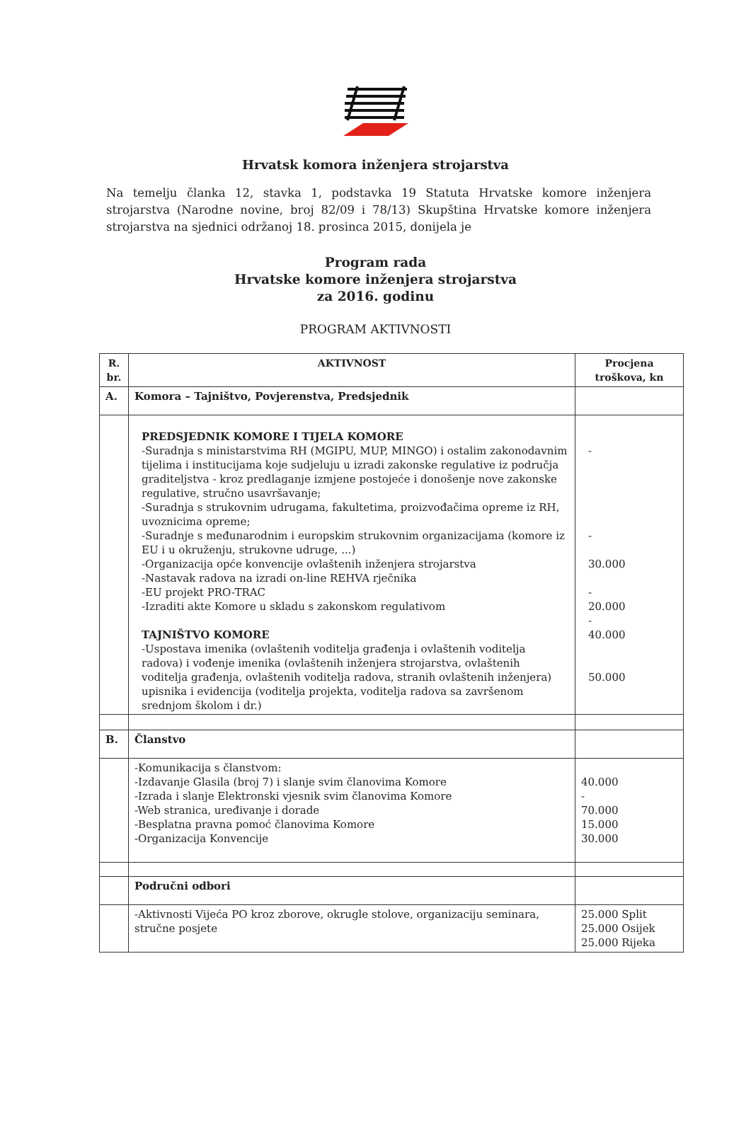Hrvatsk komora inženjera strojarstva
Na temelju članka 12, stavka 1, podstavka 19 Statuta Hrvatske komore inženjera strojarstva (Narodne novine, broj 82/09 i 78/13) Skupština Hrvatske komore inženjera strojarstva na sjednici održanoj 18. prosinca 2015, donijela je
Program rada
Hrvatske komore inženjera strojarstva
za 2016. godinu
PROGRAM AKTIVNOSTI
| R. br. | AKTIVNOST | Procjena troškova, kn |
| --- | --- | --- |
| A. | Komora – Tajništvo, Povjerenstva, Predsjednik | |
| | PREDSJEDNIK KOMORE I TIJELA KOMORE -Suradnja s ministarstvima RH (MGIPU, MUP, MINGO) i ostalim zakonodavnim tijelima i institucijama koje sudjeluju u izradi zakonske regulative iz područja graditeljstva - kroz predlaganje izmjene postojeće i donošenje nove zakonske regulative, stručno usavršavanje; -Suradnja s strukovnim udrugama, fakultetima, proizvođačima opreme iz RH, uvoznicima opreme; -Suradnje s međunarodnim i europskim strukovnim organizacijama (komore iz EU i u okruženju, strukovne udruge, ...) -Organizacija opće konvencije ovlaštenih inženjera strojarstva -Nastavak radova na izradi on-line REHVA rječnika -EU projekt PRO-TRAC -Izraditi akte Komore u skladu s zakonskom regulativom TAJNIŠTVO KOMORE -Uspostava imenika (ovlaštenih voditelja građenja i ovlaštenih voditelja radova) i vođenje imenika (ovlaštenih inženjera strojarstva, ovlaštenih voditelja građenja, ovlaštenih voditelja radova, stranih ovlaštenih inženjera) upisnika i evidencija (voditelja projekta, voditelja radova sa završenom srednjom školom i dr.) | - - 30.000 - 20.000 - 40.000 50.000 |
| B. | Članstvo | |
| | -Komunikacija s članstvom: -Izdavanje Glasila (broj 7) i slanje svim članovima Komore -Izrada i slanje Elektronski vjesnik svim članovima Komore -Web stranica, uređivanje i dorade -Besplatna pravna pomoć članovima Komore -Organizacija Konvencije | 40.000 - 70.000 15.000 30.000 |
| | Područni odbori | |
| | -Aktivnosti Vijeća PO kroz zborove, okrugle stolove, organizaciju seminara, stručne posjete | 25.000 Split 25.000 Osijek 25.000 Rijeka |